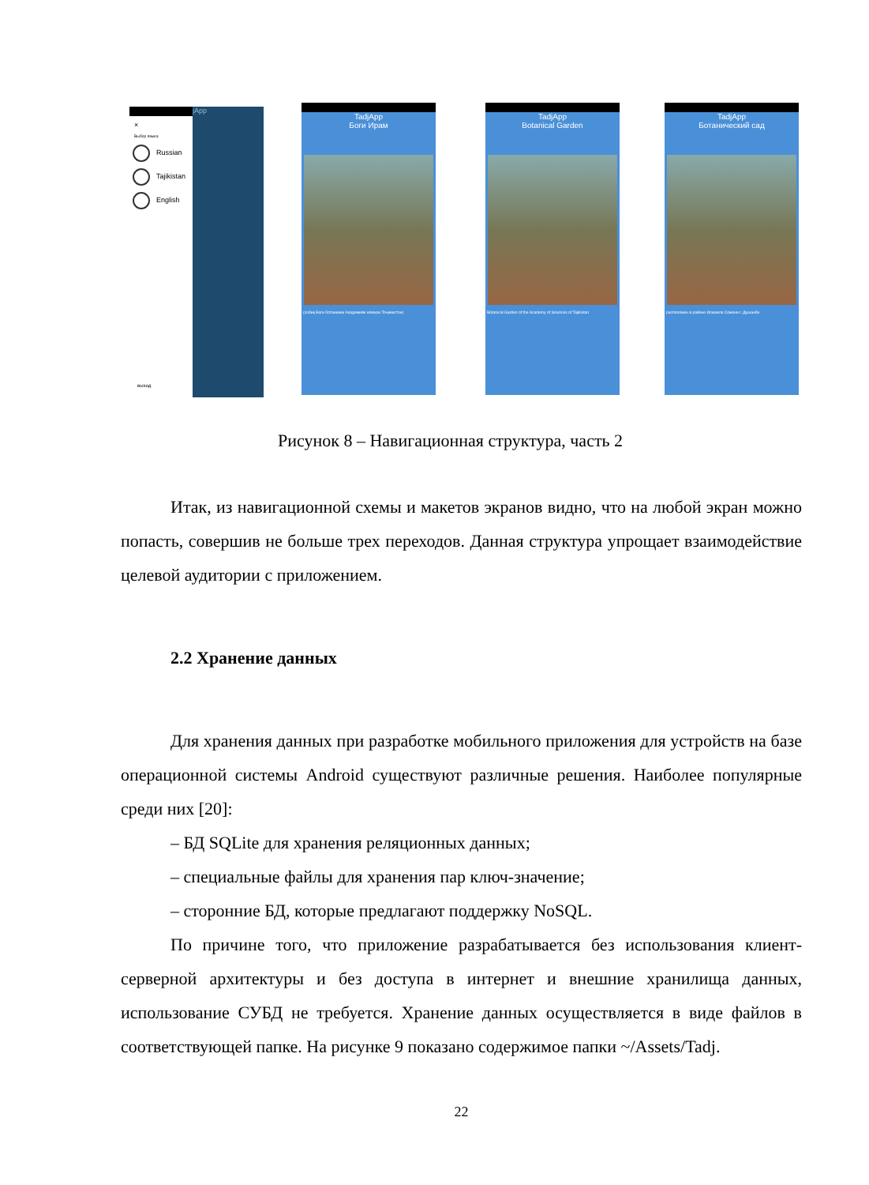×
Выбор языка
Russian
Tajikistan
English
выход
jApp
TadjApp
Боги Ирам
(собиқ Боги ботаникии Академияи илмҳои Тоҷикистон)
TadjApp
Botanical Garden
Botanical Garden of the Academy of Sciences of Tajikistan
TadjApp
Ботанический сад
расположен в районе Исмаила Сомони г. Душанбе
Рисунок 8 – Навигационная структура, часть 2
Итак, из навигационной схемы и макетов экранов видно, что на любой экран можно попасть, совершив не больше трех переходов. Данная структура упрощает взаимодействие целевой аудитории с приложением.
2.2 Хранение данных
Для хранения данных при разработке мобильного приложения для устройств на базе операционной системы Android существуют различные решения. Наиболее популярные среди них [20]:
– БД SQLite для хранения реляционных данных;
– специальные файлы для хранения пар ключ-значение;
– сторонние БД, которые предлагают поддержку NoSQL.
По причине того, что приложение разрабатывается без использования клиент-серверной архитектуры и без доступа в интернет и внешние хранилища данных, использование СУБД не требуется. Хранение данных осуществляется в виде файлов в соответствующей папке. На рисунке 9 показано содержимое папки ~/Assets/Tadj.
22